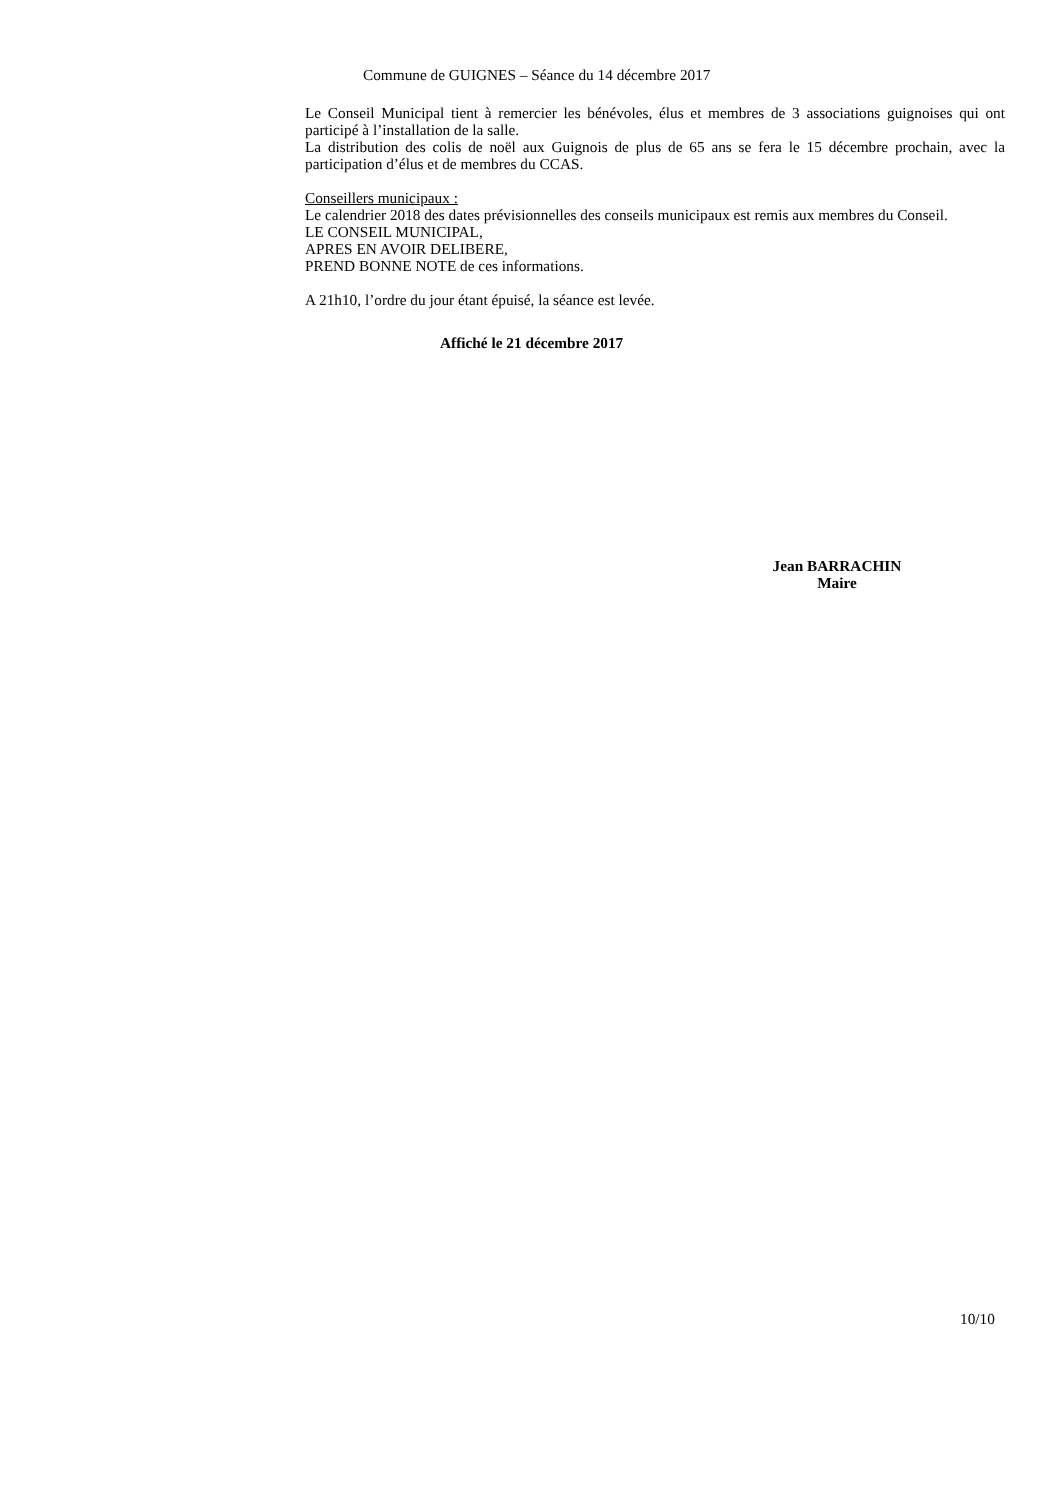Commune de GUIGNES – Séance du 14 décembre 2017
Le Conseil Municipal tient à remercier les bénévoles, élus et membres de 3 associations guignoises qui ont participé à l’installation de la salle.
La distribution des colis de noël aux Guignois de plus de 65 ans se fera le 15 décembre prochain, avec la participation d’élus et de membres du CCAS.
Conseillers municipaux :
Le calendrier 2018 des dates prévisionnelles des conseils municipaux est remis aux membres du Conseil.
LE CONSEIL MUNICIPAL,
APRES EN AVOIR DELIBERE,
PREND BONNE NOTE de ces informations.
A 21h10, l’ordre du jour étant épuisé, la séance est levée.
Affiché le 21 décembre 2017
Jean BARRACHIN
Maire
10/10